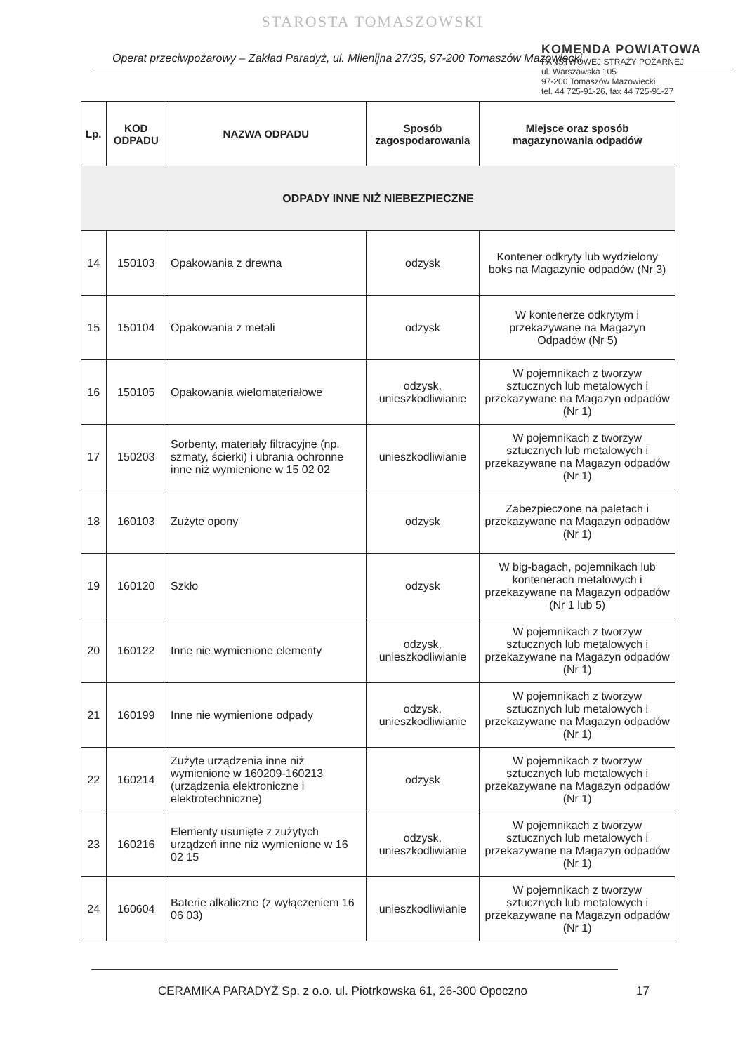STAROSTA TOMASZOWSKI
KOMENDA POWIATOWA
PAŃSTWOWEJ STRAŻY POŻARNEJ
ul. Warszawska 105
97-200 Tomaszów Mazowiecki
tel. 44 725-91-26, fax 44 725-91-27
Operat przeciwpożarowy – Zakład Paradyż, ul. Milenijna 27/35, 97-200 Tomaszów Mazowiecki
| Lp. | KOD ODPADU | NAZWA ODPADU | Sposób zagospodarowania | Miejsce oraz sposób magazynowania odpadów |
| --- | --- | --- | --- | --- |
| ODPADY INNE NIŻ NIEBEZPIECZNE | | | | |
| 14 | 150103 | Opakowania z drewna | odzysk | Kontener odkryty lub wydzielony boks na Magazynie odpadów (Nr 3) |
| 15 | 150104 | Opakowania z metali | odzysk | W kontenerze odkrytym i przekazywane na Magazyn Odpadów (Nr 5) |
| 16 | 150105 | Opakowania wielomateriałowe | odzysk, unieszkodliwianie | W pojemnikach z tworzyw sztucznych lub metalowych i przekazywane na Magazyn odpadów (Nr 1) |
| 17 | 150203 | Sorbenty, materiały filtracyjne (np. szmaty, ścierki) i ubrania ochronne inne niż wymienione w 15 02 02 | unieszkodliwianie | W pojemnikach z tworzyw sztucznych lub metalowych i przekazywane na Magazyn odpadów (Nr 1) |
| 18 | 160103 | Zużyte opony | odzysk | Zabezpieczone na paletach i przekazywane na Magazyn odpadów (Nr 1) |
| 19 | 160120 | Szkło | odzysk | W big-bagach, pojemnikach lub kontenerach metalowych i przekazywane na Magazyn odpadów (Nr 1 lub 5) |
| 20 | 160122 | Inne nie wymienione elementy | odzysk, unieszkodliwianie | W pojemnikach z tworzyw sztucznych lub metalowych i przekazywane na Magazyn odpadów (Nr 1) |
| 21 | 160199 | Inne nie wymienione odpady | odzysk, unieszkodliwianie | W pojemnikach z tworzyw sztucznych lub metalowych i przekazywane na Magazyn odpadów (Nr 1) |
| 22 | 160214 | Zużyte urządzenia inne niż wymienione w 160209-160213 (urządzenia elektroniczne i elektrotechniczne) | odzysk | W pojemnikach z tworzyw sztucznych lub metalowych i przekazywane na Magazyn odpadów (Nr 1) |
| 23 | 160216 | Elementy usunięte z zużytych urządzeń inne niż wymienione w 16 02 15 | odzysk, unieszkodliwianie | W pojemnikach z tworzyw sztucznych lub metalowych i przekazywane na Magazyn odpadów (Nr 1) |
| 24 | 160604 | Baterie alkaliczne (z wyłączeniem 16 06 03) | unieszkodliwianie | W pojemnikach z tworzyw sztucznych lub metalowych i przekazywane na Magazyn odpadów (Nr 1) |
CERAMIKA PARADYŻ Sp. z o.o. ul. Piotrkowska 61, 26-300 Opoczno 17